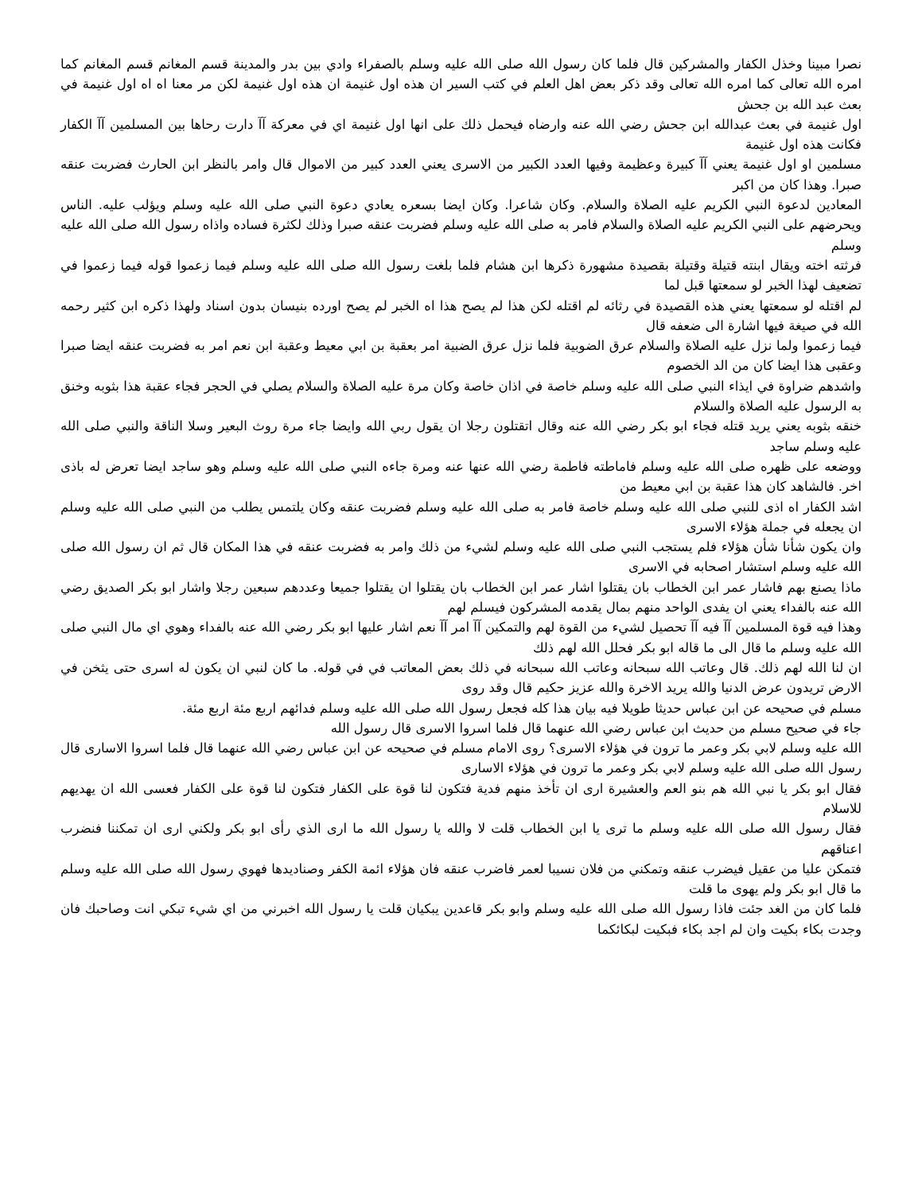نصرا مبينا وخذل الكفار والمشركين قال فلما كان رسول الله صلى الله عليه وسلم بالصفراء وادي بين بدر والمدينة قسم المغانم قسم المغانم كما امره الله تعالى كما امره الله تعالى وقد ذكر بعض اهل العلم في كتب السير ان هذه اول غنيمة ان هذه اول غنيمة لكن مر معنا اه اه اول غنيمة في بعث عبد الله بن جحش
اول غنيمة في بعث عبدالله ابن جحش رضي الله عنه وارضاه فيحمل ذلك على انها اول غنيمة اي في معركة آآ دارت رحاها بين المسلمين آآ الكفار فكانت هذه اول غنيمة
مسلمين او اول غنيمة يعني آآ كبيرة وعظيمة وفيها العدد الكبير من الاسرى يعني العدد كبير من الاموال قال وامر بالنظر ابن الحارث فضربت عنقه صبرا. وهذا كان من اكبر
المعادين لدعوة النبي الكريم عليه الصلاة والسلام. وكان شاعرا. وكان ايضا بسعره يعادي دعوة النبي صلى الله عليه وسلم ويؤلب عليه. الناس ويحرضهم على النبي الكريم عليه الصلاة والسلام فامر به صلى الله عليه وسلم فضربت عنقه صبرا وذلك لكثرة فساده واذاه رسول الله صلى الله عليه وسلم
فرثته اخته ويقال ابنته قتيلة وقتيلة بقصيدة مشهورة ذكرها ابن هشام فلما بلغت رسول الله صلى الله عليه وسلم فيما زعموا قوله فيما زعموا في تضعيف لهذا الخبر لو سمعتها قبل لما
لم اقتله لو سمعتها يعني هذه القصيدة في رثائه لم اقتله لكن هذا لم يصح هذا اه الخبر لم يصح اورده بنيسان بدون اسناد ولهذا ذكره ابن كثير رحمه الله في صيغة فيها اشارة الى ضعفه قال
فيما زعموا ولما نزل عليه الصلاة والسلام عرق الضوبية فلما نزل عرق الضبية امر بعقبة بن ابي معيط وعقبة ابن نعم امر به فضربت عنقه ايضا صبرا وعقبى هذا ايضا كان من الد الخصوم
واشدهم ضراوة في ايذاء النبي صلى الله عليه وسلم خاصة في اذان خاصة وكان مرة عليه الصلاة والسلام يصلي في الحجر فجاء عقبة هذا بثوبه وخنق به الرسول عليه الصلاة والسلام
خنقه بثوبه يعني يريد قتله فجاء ابو بكر رضي الله عنه وقال اتقتلون رجلا ان يقول ربي الله وايضا جاء مرة روث البعير وسلا الناقة والنبي صلى الله عليه وسلم ساجد
ووضعه على ظهره صلى الله عليه وسلم فاماطته فاطمة رضي الله عنها عنه ومرة جاءه النبي صلى الله عليه وسلم وهو ساجد ايضا تعرض له باذى اخر. فالشاهد كان هذا عقبة بن ابي معيط من
اشد الكفار اه اذى للنبي صلى الله عليه وسلم خاصة فامر به صلى الله عليه وسلم فضربت عنقه وكان يلتمس يطلب من النبي صلى الله عليه وسلم ان يجعله في جملة هؤلاء الاسرى
وان يكون شأنا شأن هؤلاء فلم يستجب النبي صلى الله عليه وسلم لشيء من ذلك وامر به فضربت عنقه في هذا المكان قال ثم ان رسول الله صلى الله عليه وسلم استشار اصحابه في الاسرى
ماذا يصنع بهم فاشار عمر ابن الخطاب بان يقتلوا اشار عمر ابن الخطاب بان يقتلوا ان يقتلوا جميعا وعددهم سبعين رجلا واشار ابو بكر الصديق رضي الله عنه بالفداء يعني ان يفدى الواحد منهم بمال يقدمه المشركون فيسلم لهم
وهذا فيه قوة المسلمين آآ فيه آآ تحصيل لشيء من القوة لهم والتمكين آآ امر آآ نعم اشار عليها ابو بكر رضي الله عنه بالفداء وهوي اي مال النبي صلى الله عليه وسلم ما قال الى ما قاله ابو بكر فحلل الله لهم ذلك
ان لنا الله لهم ذلك. قال وعاتب الله سبحانه وعاتب الله سبحانه في ذلك بعض المعاتب في في قوله. ما كان لنبي ان يكون له اسرى حتى يثخن في الارض تريدون عرض الدنيا والله يريد الاخرة والله عزيز حكيم قال وقد روى
مسلم في صحيحه عن ابن عباس حديثا طويلا فيه بيان هذا كله فجعل رسول الله صلى الله عليه وسلم فدائهم اربع مئة اربع مئة.
جاء في صحيح مسلم من حديث ابن عباس رضي الله عنهما قال فلما اسروا الاسرى قال رسول الله
الله عليه وسلم لابي بكر وعمر ما ترون في هؤلاء الاسرى؟ روى الامام مسلم في صحيحه عن ابن عباس رضي الله عنهما قال فلما اسروا الاسارى قال رسول الله صلى الله عليه وسلم لابي بكر وعمر ما ترون في هؤلاء الاسارى
فقال ابو بكر يا نبي الله هم بنو العم والعشيرة ارى ان تأخذ منهم فدية فتكون لنا قوة على الكفار فتكون لنا قوة على الكفار فعسى الله ان يهديهم للاسلام
فقال رسول الله صلى الله عليه وسلم ما ترى يا ابن الخطاب قلت لا والله يا رسول الله ما ارى الذي رأى ابو بكر ولكني ارى ان تمكننا فنضرب اعناقهم
فتمكن عليا من عقيل فيضرب عنقه وتمكني من فلان نسيبا لعمر فاضرب عنقه فان هؤلاء ائمة الكفر وصناديدها فهوي رسول الله صلى الله عليه وسلم ما قال ابو بكر ولم يهوى ما قلت
فلما كان من الغد جئت فاذا رسول الله صلى الله عليه وسلم وابو بكر قاعدين يبكيان قلت يا رسول الله اخبرني من اي شيء تبكي انت وصاحبك فان وجدت بكاء بكيت وان لم اجد بكاء فبكيت لبكائكما